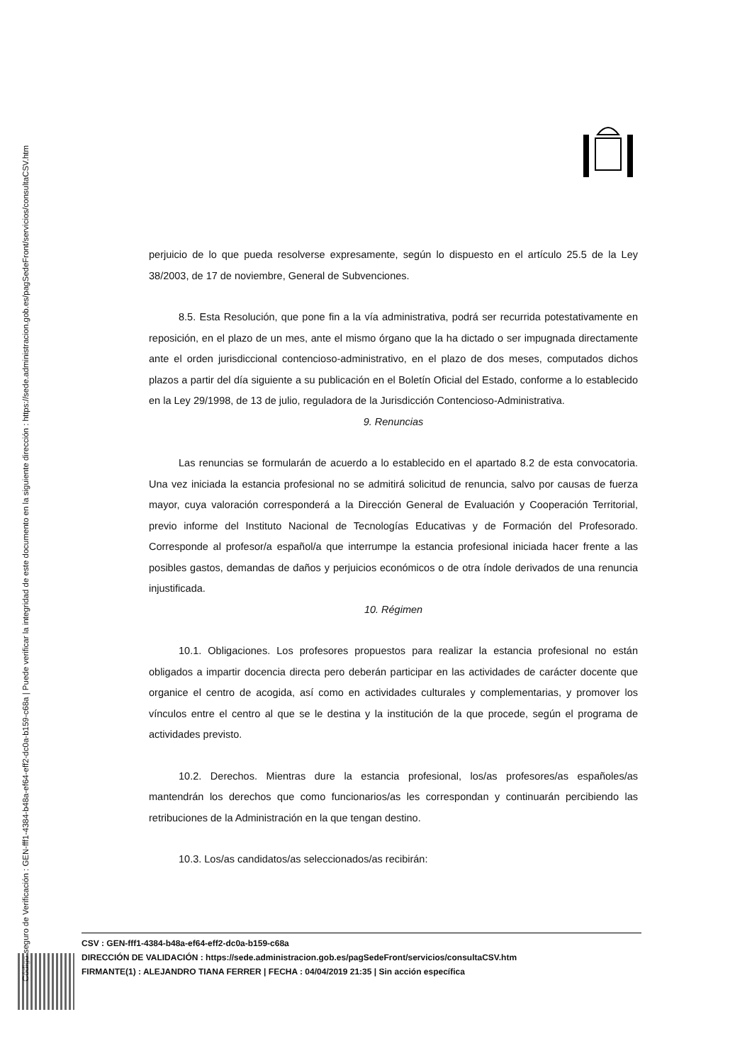Código seguro de Verificación : GEN-fff1-4384-b48a-ef64-eff2-dc0a-b159-c68a | Puede verificar la integridad de este documento en la siguiente dirección : https://sede.administracion.gob.es/pagSedeFront/servicios/consultaCSV.htm
perjuicio de lo que pueda resolverse expresamente, según lo dispuesto en el artículo 25.5 de la Ley 38/2003, de 17 de noviembre, General de Subvenciones.
8.5. Esta Resolución, que pone fin a la vía administrativa, podrá ser recurrida potestativamente en reposición, en el plazo de un mes, ante el mismo órgano que la ha dictado o ser impugnada directamente ante el orden jurisdiccional contencioso-administrativo, en el plazo de dos meses, computados dichos plazos a partir del día siguiente a su publicación en el Boletín Oficial del Estado, conforme a lo establecido en la Ley 29/1998, de 13 de julio, reguladora de la Jurisdicción Contencioso-Administrativa.
9. Renuncias
Las renuncias se formularán de acuerdo a lo establecido en el apartado 8.2 de esta convocatoria. Una vez iniciada la estancia profesional no se admitirá solicitud de renuncia, salvo por causas de fuerza mayor, cuya valoración corresponderá a la Dirección General de Evaluación y Cooperación Territorial, previo informe del Instituto Nacional de Tecnologías Educativas y de Formación del Profesorado. Corresponde al profesor/a español/a que interrumpe la estancia profesional iniciada hacer frente a las posibles gastos, demandas de daños y perjuicios económicos o de otra índole derivados de una renuncia injustificada.
10. Régimen
10.1. Obligaciones. Los profesores propuestos para realizar la estancia profesional no están obligados a impartir docencia directa pero deberán participar en las actividades de carácter docente que organice el centro de acogida, así como en actividades culturales y complementarias, y promover los vínculos entre el centro al que se le destina y la institución de la que procede, según el programa de actividades previsto.
10.2. Derechos. Mientras dure la estancia profesional, los/as profesores/as españoles/as mantendrán los derechos que como funcionarios/as les correspondan y continuarán percibiendo las retribuciones de la Administración en la que tengan destino.
10.3. Los/as candidatos/as seleccionados/as recibirán:
CSV : GEN-fff1-4384-b48a-ef64-eff2-dc0a-b159-c68a
DIRECCIÓN DE VALIDACIÓN : https://sede.administracion.gob.es/pagSedeFront/servicios/consultaCSV.htm
FIRMANTE(1) : ALEJANDRO TIANA FERRER | FECHA : 04/04/2019 21:35 | Sin acción específica